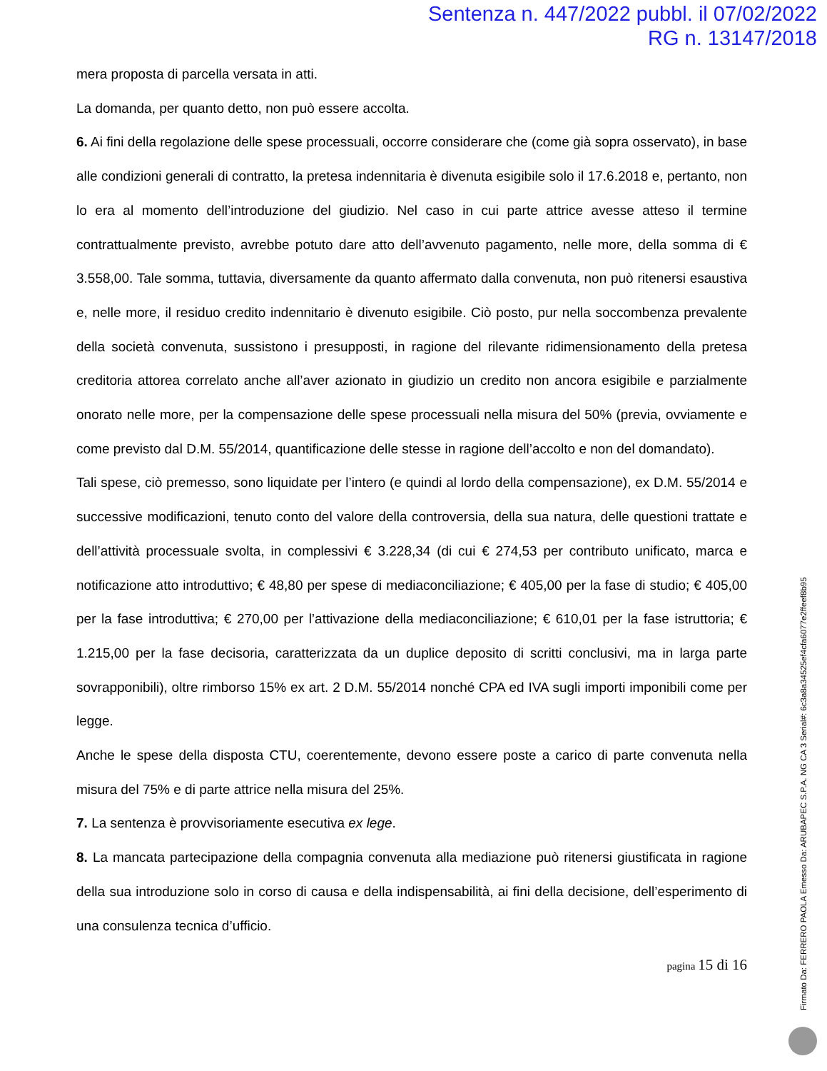Sentenza n. 447/2022 pubbl. il 07/02/2022
RG n. 13147/2018
mera proposta di parcella versata in atti.
La domanda, per quanto detto, non può essere accolta.
6. Ai fini della regolazione delle spese processuali, occorre considerare che (come già sopra osservato), in base alle condizioni generali di contratto, la pretesa indennitaria è divenuta esigibile solo il 17.6.2018 e, pertanto, non lo era al momento dell’introduzione del giudizio. Nel caso in cui parte attrice avesse atteso il termine contrattualmente previsto, avrebbe potuto dare atto dell’avvenuto pagamento, nelle more, della somma di € 3.558,00. Tale somma, tuttavia, diversamente da quanto affermato dalla convenuta, non può ritenersi esaustiva e, nelle more, il residuo credito indennitario è divenuto esigibile. Ciò posto, pur nella soccombenza prevalente della società convenuta, sussistono i presupposti, in ragione del rilevante ridimensionamento della pretesa creditoria attorea correlato anche all’aver azionato in giudizio un credito non ancora esigibile e parzialmente onorato nelle more, per la compensazione delle spese processuali nella misura del 50% (previa, ovviamente e come previsto dal D.M. 55/2014, quantificazione delle stesse in ragione dell’accolto e non del domandato).
Tali spese, ciò premesso, sono liquidate per l’intero (e quindi al lordo della compensazione), ex D.M. 55/2014 e successive modificazioni, tenuto conto del valore della controversia, della sua natura, delle questioni trattate e dell’attività processuale svolta, in complessivi € 3.228,34 (di cui € 274,53 per contributo unificato, marca e notificazione atto introduttivo; € 48,80 per spese di mediaconciliazione; € 405,00 per la fase di studio; € 405,00 per la fase introduttiva; € 270,00 per l’attivazione della mediaconciliazione; € 610,01 per la fase istruttoria; € 1.215,00 per la fase decisoria, caratterizzata da un duplice deposito di scritti conclusivi, ma in larga parte sovrapponibili), oltre rimborso 15% ex art. 2 D.M. 55/2014 nonché CPA ed IVA sugli importi imponibili come per legge.
Anche le spese della disposta CTU, coerentemente, devono essere poste a carico di parte convenuta nella misura del 75% e di parte attrice nella misura del 25%.
7. La sentenza è provvisoriamente esecutiva ex lege.
8. La mancata partecipazione della compagnia convenuta alla mediazione può ritenersi giustificata in ragione della sua introduzione solo in corso di causa e della indispensabilità, ai fini della decisione, dell’esperimento di una consulenza tecnica d’ufficio.
pagina 15 di 16
Firmato Da: FERRERO PAOLA Emesso Da: ARUBAPEC S.P.A. NG CA 3 Serial#: 6c3a8a34525ef4cfa6077e2ffeef8b95